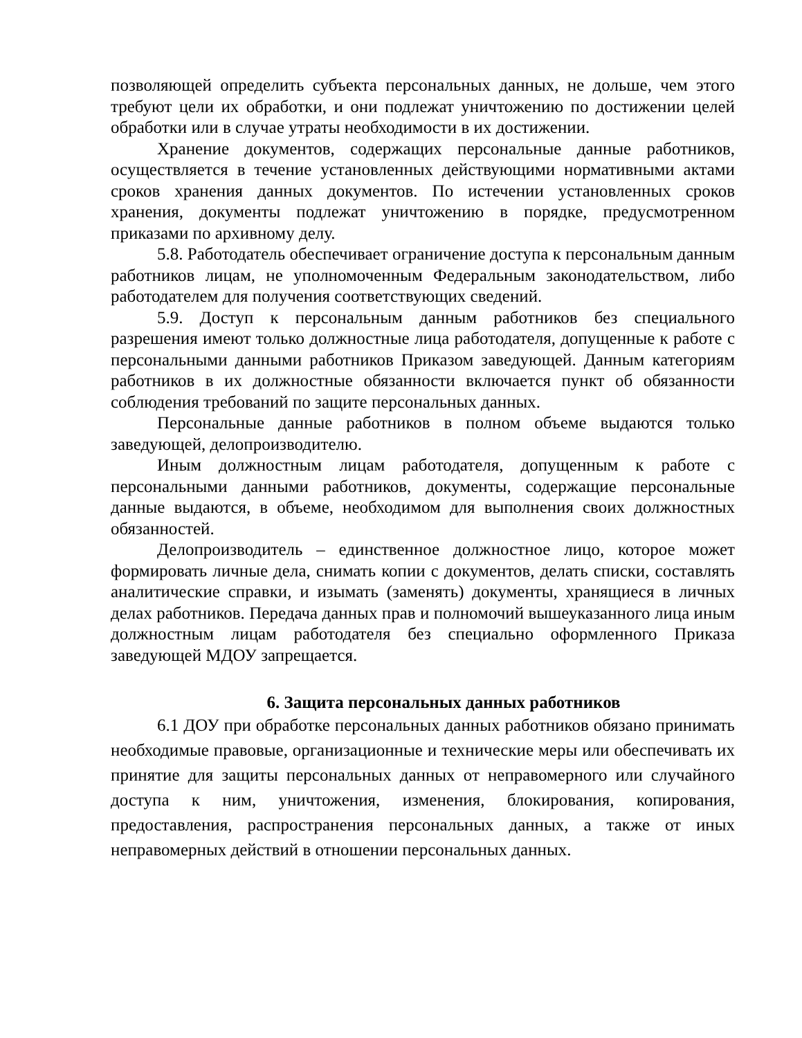позволяющей определить субъекта персональных данных, не дольше, чем этого требуют цели их обработки, и они подлежат уничтожению по достижении целей обработки или в случае утраты необходимости в их достижении.
Хранение документов, содержащих персональные данные работников, осуществляется в течение установленных действующими нормативными актами сроков хранения данных документов. По истечении установленных сроков хранения, документы подлежат уничтожению в порядке, предусмотренном приказами по архивному делу.
5.8. Работодатель обеспечивает ограничение доступа к персональным данным работников лицам, не уполномоченным Федеральным законодательством, либо работодателем для получения соответствующих сведений.
5.9. Доступ к персональным данным работников без специального разрешения имеют только должностные лица работодателя, допущенные к работе с персональными данными работников Приказом заведующей. Данным категориям работников в их должностные обязанности включается пункт об обязанности соблюдения требований по защите персональных данных.
Персональные данные работников в полном объеме выдаются только заведующей, делопроизводителю.
Иным должностным лицам работодателя, допущенным к работе с персональными данными работников, документы, содержащие персональные данные выдаются, в объеме, необходимом для выполнения своих должностных обязанностей.
Делопроизводитель – единственное должностное лицо, которое может формировать личные дела, снимать копии с документов, делать списки, составлять аналитические справки, и изымать (заменять) документы, хранящиеся в личных делах работников. Передача данных прав и полномочий вышеуказанного лица иным должностным лицам работодателя без специально оформленного Приказа заведующей МДОУ запрещается.
6. Защита персональных данных работников
6.1 ДОУ при обработке персональных данных работников обязано принимать необходимые правовые, организационные и технические меры или обеспечивать их принятие для защиты персональных данных от неправомерного или случайного доступа к ним, уничтожения, изменения, блокирования, копирования, предоставления, распространения персональных данных, а также от иных неправомерных действий в отношении персональных данных.